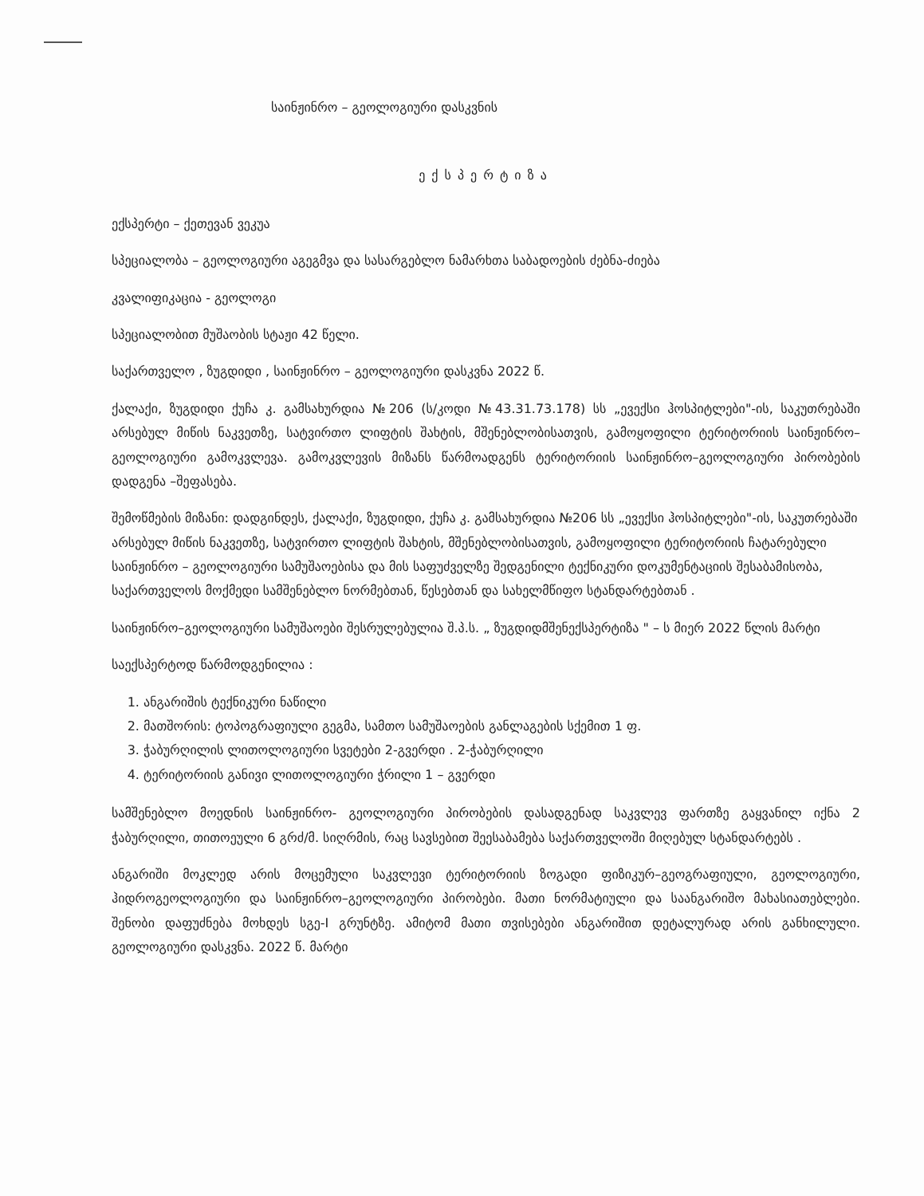საინჟინრო – გეოლოგიური დასკვნის
ექსპერტიზა
ექსპერტი – ქეთევან ვეკუა
სპეციალობა – გეოლოგიური აგეგმვა და სასარგებლო ნამარხთა საბადოების ძებნა-ძიება
კვალიფიკაცია - გეოლოგი
სპეციალობით მუშაობის სტაჟი 42 წელი.
საქართველო , ზუგდიდი , საინჟინრო – გეოლოგიური დასკვნა 2022 წ.
ქალაქი, ზუგდიდი ქუჩა კ. გამსახურდია №206 (ს/კოდი №43.31.73.178) სს „ევექსი ჰოსპიტლები"-ის, საკუთრებაში არსებულ მიწის ნაკვეთზე, სატვირთო ლიფტის შახტის, მშენებლობისათვის, გამოყოფილი ტერიტორიის საინჟინრო–გეოლოგიური გამოკვლევა. გამოკვლევის მიზანს წარმოადგენს ტერიტორიის საინჟინრო–გეოლოგიური პირობების დადგენა –შეფასება.
შემოწმების მიზანი: დადგინდეს, ქალაქი, ზუგდიდი, ქუჩა კ. გამსახურდია №206 სს „ევექსი ჰოსპიტლები"-ის, საკუთრებაში არსებულ მიწის ნაკვეთზე, სატვირთო ლიფტის შახტის, მშენებლობისათვის, გამოყოფილი ტერიტორიის ჩატარებული საინჟინრო – გეოლოგიური სამუშაოებისა და მის საფუძველზე შედგენილი ტექნიკური დოკუმენტაციის შესაბამისობა, საქართველოს მოქმედი სამშენებლო ნორმებთან, წესებთან და სახელმწიფო სტანდარტებთან .
საინჟინრო–გეოლოგიური სამუშაოები შესრულებულია შ.პ.ს. „ ზუგდიდმშენექსპერტიზა " – ს მიერ 2022 წლის მარტი
საექსპერტოდ წარმოდგენილია :
1. ანგარიშის ტექნიკური ნაწილი
2. მათშორის: ტოპოგრაფიული გეგმა, სამთო სამუშაოების განლაგების სქემით 1 ფ.
3. ჭაბურღილის ლითოლოგიური სვეტები 2-გვერდი . 2-ჭაბურღილი
4. ტერიტორიის განივი ლითოლოგიური ჭრილი 1 – გვერდი
სამშენებლო მოედნის საინჟინრო- გეოლოგიური პირობების დასადგენად საკვლევ ფართზე გაყვანილ იქნა 2 ჭაბურღილი, თითოეული 6 გრძ/მ. სიღრმის, რაც სავსებით შეესაბამება საქართველოში მიღებულ სტანდარტებს .
ანგარიში მოკლედ არის მოცემული საკვლევი ტერიტორიის ზოგადი ფიზიკურ–გეოგრაფიული, გეოლოგიური, ჰიდროგეოლოგიური და საინჟინრო–გეოლოგიური პირობები. მათი ნორმატიული და საანგარიშო მახასიათებლები. შენობი დაფუძნება მოხდეს სგე-I გრუნტზე. ამიტომ მათი თვისებები ანგარიშით დეტალურად არის განხილული. გეოლოგიური დასკვნა. 2022 წ. მარტი